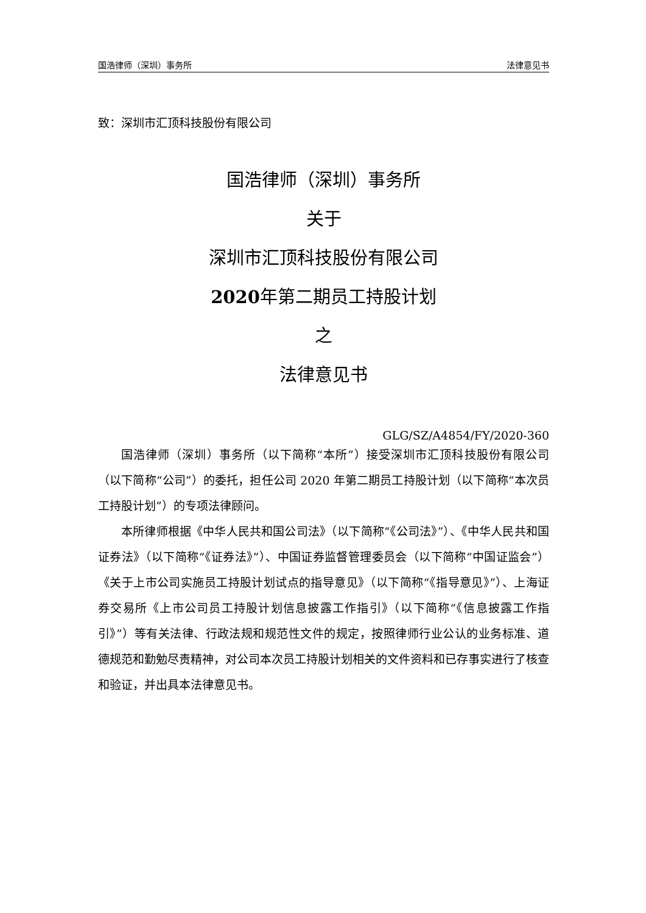国浩律师（深圳）事务所 法律意见书
致：深圳市汇顶科技股份有限公司
国浩律师（深圳）事务所
关于
深圳市汇顶科技股份有限公司
2020年第二期员工持股计划
之
法律意见书
GLG/SZ/A4854/FY/2020-360
国浩律师（深圳）事务所（以下简称“本所”）接受深圳市汇顶科技股份有限公司（以下简称“公司”）的委托，担任公司 2020 年第二期员工持股计划（以下简称“本次员工持股计划”）的专项法律顾问。
本所律师根据《中华人民共和国公司法》（以下简称“《公司法》”）、《中华人民共和国证券法》（以下简称“《证券法》”）、中国证券监督管理委员会（以下简称“中国证监会”）《关于上市公司实施员工持股计划试点的指导意见》（以下简称“《指导意见》”）、上海证券交易所《上市公司员工持股计划信息披露工作指引》（以下简称“《信息披露工作指引》”）等有关法律、行政法规和规范性文件的规定，按照律师行业公认的业务标准、道德规范和勤勉尽责精神，对公司本次员工持股计划相关的文件资料和已存事实进行了核查和验证，并出具本法律意见书。